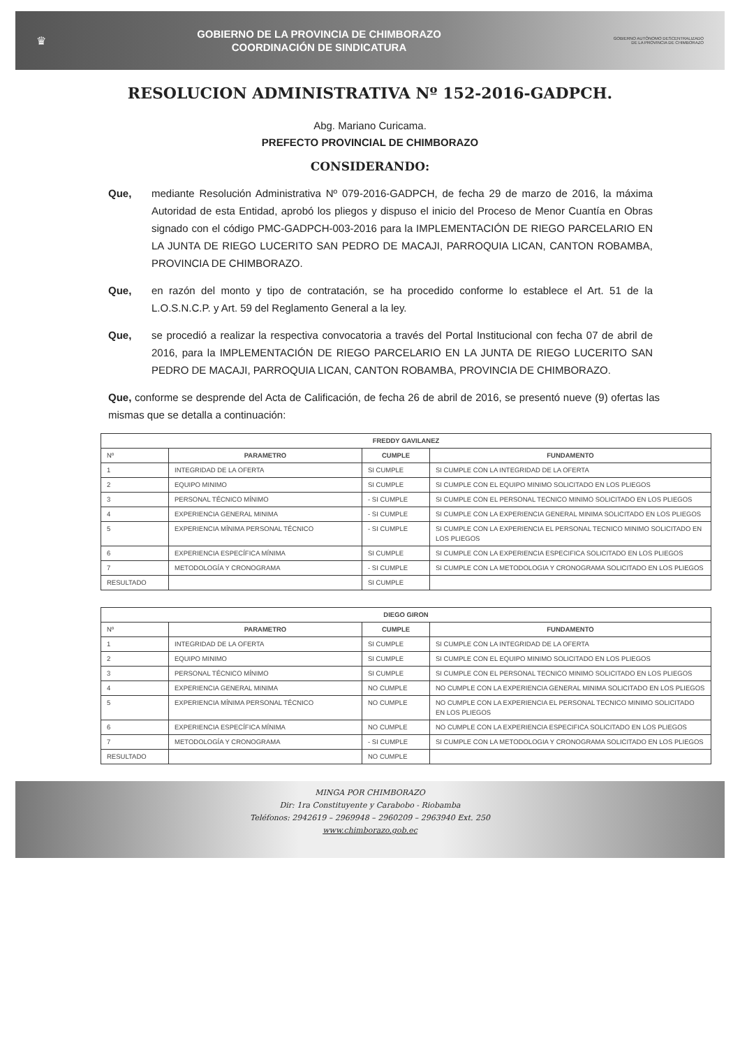♛
GOBIERNO DE LA PROVINCIA DE CHIMBORAZO
COORDINACIÓN DE SINDICATURA
GOBIERNO AUTÓNOMO DESCENTRALIZADO
DE LA PROVINCIA DE CHIMBORAZO
RESOLUCION ADMINISTRATIVA Nº 152-2016-GADPCH.
Abg. Mariano Curicama.
PREFECTO PROVINCIAL DE CHIMBORAZO
CONSIDERANDO:
Que, mediante Resolución Administrativa Nº 079-2016-GADPCH, de fecha 29 de marzo de 2016, la máxima Autoridad de esta Entidad, aprobó los pliegos y dispuso el inicio del Proceso de Menor Cuantía en Obras signado con el código PMC-GADPCH-003-2016 para la IMPLEMENTACIÓN DE RIEGO PARCELARIO EN LA JUNTA DE RIEGO LUCERITO SAN PEDRO DE MACAJI, PARROQUIA LICAN, CANTON ROBAMBA, PROVINCIA DE CHIMBORAZO.
Que, en razón del monto y tipo de contratación, se ha procedido conforme lo establece el Art. 51 de la L.O.S.N.C.P. y Art. 59 del Reglamento General a la ley.
Que, se procedió a realizar la respectiva convocatoria a través del Portal Institucional con fecha 07 de abril de 2016, para la IMPLEMENTACIÓN DE RIEGO PARCELARIO EN LA JUNTA DE RIEGO LUCERITO SAN PEDRO DE MACAJI, PARROQUIA LICAN, CANTON ROBAMBA, PROVINCIA DE CHIMBORAZO.
Que, conforme se desprende del Acta de Calificación, de fecha 26 de abril de 2016, se presentó nueve (9) ofertas las mismas que se detalla a continuación:
| FREDDY GAVILANEZ | | | |
| --- | --- | --- | --- |
| Nº | PARAMETRO | CUMPLE | FUNDAMENTO |
| 1 | INTEGRIDAD DE LA OFERTA | SI CUMPLE | SI CUMPLE CON LA INTEGRIDAD DE LA OFERTA |
| 2 | EQUIPO MINIMO | SI CUMPLE | SI CUMPLE CON EL EQUIPO MINIMO SOLICITADO EN LOS PLIEGOS |
| 3 | PERSONAL TÉCNICO MÍNIMO | - SI CUMPLE | SI CUMPLE CON EL PERSONAL TECNICO MINIMO SOLICITADO EN LOS PLIEGOS |
| 4 | EXPERIENCIA GENERAL MINIMA | - SI CUMPLE | SI CUMPLE CON LA EXPERIENCIA GENERAL MINIMA SOLICITADO EN LOS PLIEGOS |
| 5 | EXPERIENCIA MÍNIMA PERSONAL TÉCNICO | - SI CUMPLE | SI CUMPLE CON LA EXPERIENCIA EL PERSONAL TECNICO MINIMO SOLICITADO EN LOS PLIEGOS |
| 6 | EXPERIENCIA ESPECÍFICA MÍNIMA | SI CUMPLE | SI CUMPLE CON LA EXPERIENCIA ESPECIFICA SOLICITADO EN LOS PLIEGOS |
| 7 | METODOLOGÍA Y CRONOGRAMA | - SI CUMPLE | SI CUMPLE CON LA METODOLOGIA Y CRONOGRAMA SOLICITADO EN LOS PLIEGOS |
| RESULTADO | | SI CUMPLE | |
| DIEGO GIRON | | | |
| --- | --- | --- | --- |
| Nº | PARAMETRO | CUMPLE | FUNDAMENTO |
| 1 | INTEGRIDAD DE LA OFERTA | SI CUMPLE | SI CUMPLE CON LA INTEGRIDAD DE LA OFERTA |
| 2 | EQUIPO MINIMO | SI CUMPLE | SI CUMPLE CON EL EQUIPO MINIMO SOLICITADO EN LOS PLIEGOS |
| 3 | PERSONAL TÉCNICO MÍNIMO | SI CUMPLE | SI CUMPLE CON EL PERSONAL TECNICO MINIMO SOLICITADO EN LOS PLIEGOS |
| 4 | EXPERIENCIA GENERAL MINIMA | NO CUMPLE | NO CUMPLE CON LA EXPERIENCIA GENERAL MINIMA SOLICITADO EN LOS PLIEGOS |
| 5 | EXPERIENCIA MÍNIMA PERSONAL TÉCNICO | NO CUMPLE | NO CUMPLE CON LA EXPERIENCIA EL PERSONAL TECNICO MINIMO SOLICITADO EN LOS PLIEGOS |
| 6 | EXPERIENCIA ESPECÍFICA MÍNIMA | NO CUMPLE | NO CUMPLE CON LA EXPERIENCIA ESPECIFICA SOLICITADO EN LOS PLIEGOS |
| 7 | METODOLOGÍA Y CRONOGRAMA | - SI CUMPLE | SI CUMPLE CON LA METODOLOGIA Y CRONOGRAMA SOLICITADO EN LOS PLIEGOS |
| RESULTADO | | NO CUMPLE | |
MINGA POR CHIMBORAZO
Dir: 1ra Constituyente y Carabobo - Riobamba
Teléfonos: 2942619 – 2969948 – 2960209 – 2963940 Ext. 250
www.chimborazo.gob.ec